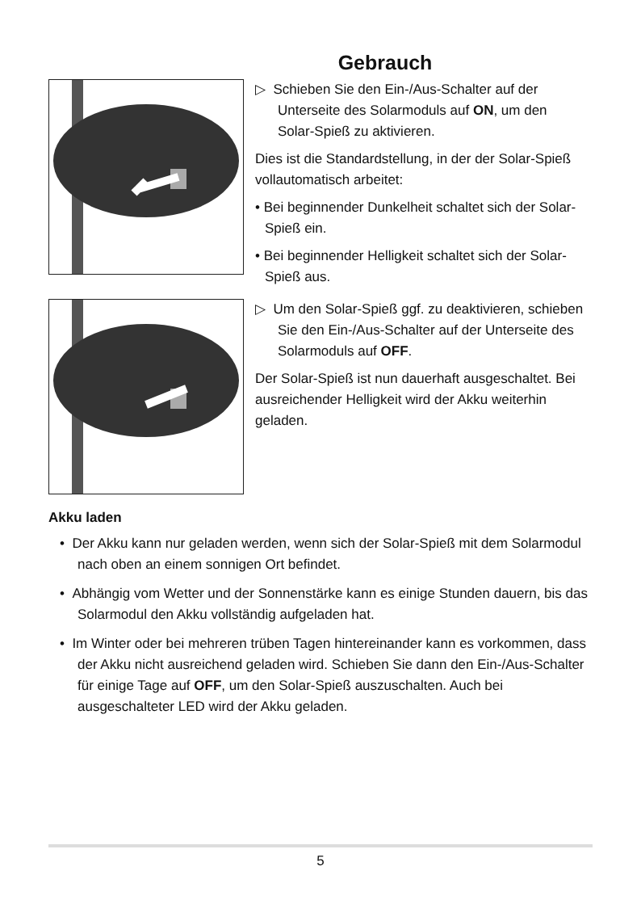Gebrauch
▷ Schieben Sie den Ein-/Aus-Schalter auf der Unterseite des Solarmoduls auf ON, um den Solar-Spieß zu aktivieren.
Dies ist die Standardstellung, in der der Solar-Spieß vollautomatisch arbeitet:
• Bei beginnender Dunkelheit schaltet sich der Solar-Spieß ein.
• Bei beginnender Helligkeit schaltet sich der Solar-Spieß aus.
▷ Um den Solar-Spieß ggf. zu deaktivieren, schieben Sie den Ein-/Aus-Schalter auf der Unterseite des Solarmoduls auf OFF.
Der Solar-Spieß ist nun dauerhaft ausgeschaltet. Bei ausreichender Helligkeit wird der Akku weiterhin geladen.
Akku laden
• Der Akku kann nur geladen werden, wenn sich der Solar-Spieß mit dem Solarmodul nach oben an einem sonnigen Ort befindet.
• Abhängig vom Wetter und der Sonnenstärke kann es einige Stunden dauern, bis das Solarmodul den Akku vollständig aufgeladen hat.
• Im Winter oder bei mehreren trüben Tagen hintereinander kann es vorkommen, dass der Akku nicht ausreichend geladen wird. Schieben Sie dann den Ein-/Aus-Schalter für einige Tage auf OFF, um den Solar-Spieß auszuschalten. Auch bei ausgeschalteter LED wird der Akku geladen.
5